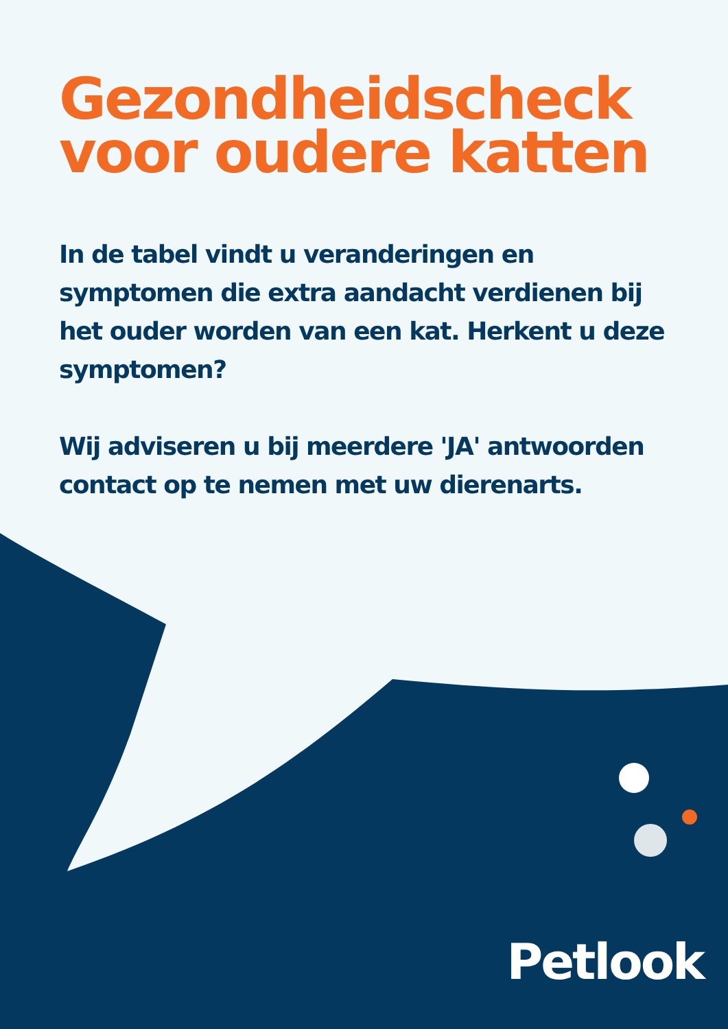Gezondheidscheck voor oudere katten
In de tabel vindt u veranderingen en symptomen die extra aandacht verdienen bij het ouder worden van een kat. Herkent u deze symptomen?
Wij adviseren u bij meerdere 'JA' antwoorden contact op te nemen met uw dierenarts.
Petlook